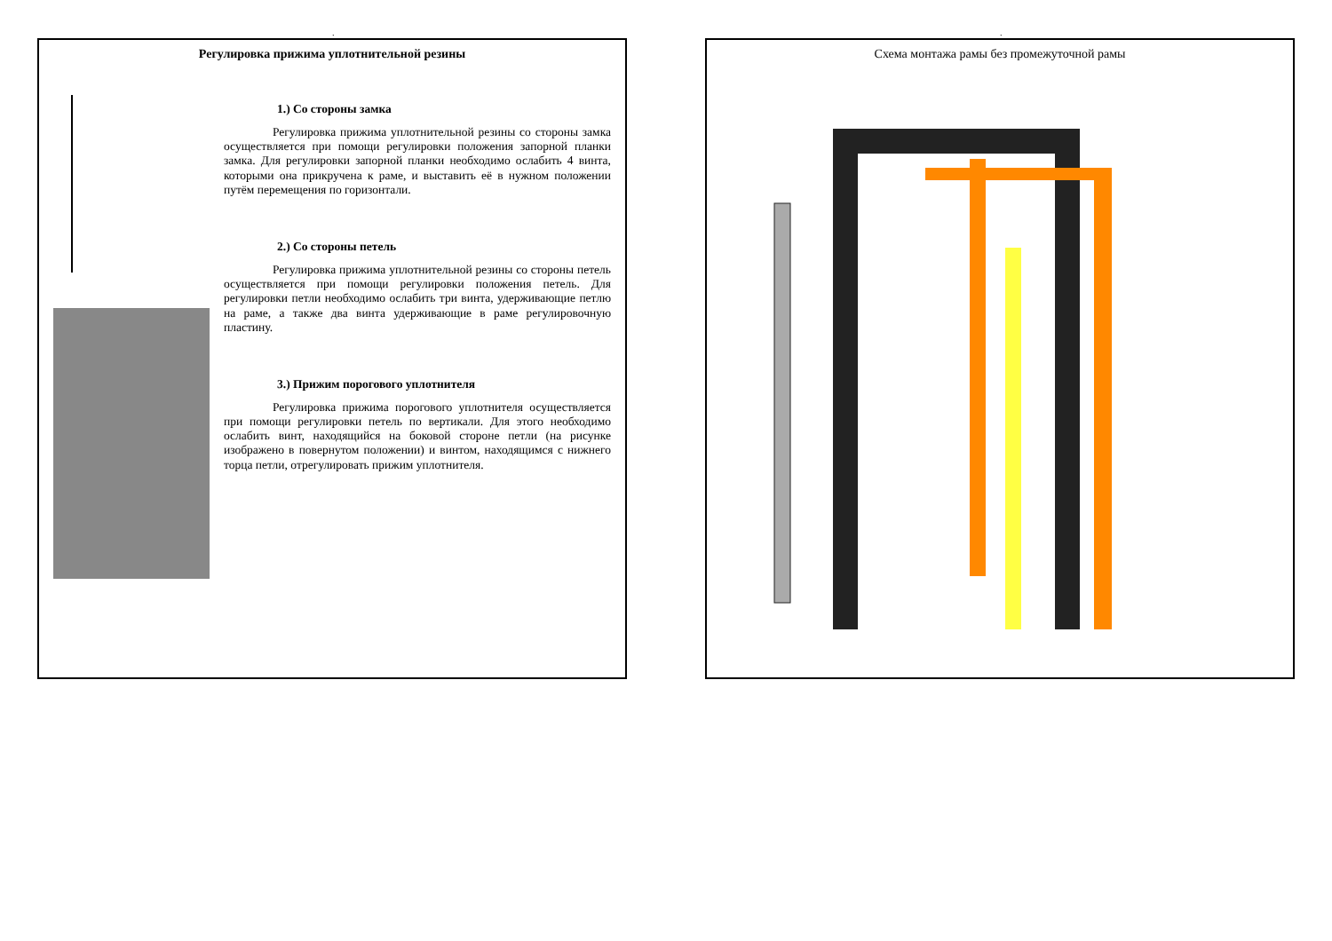.
Регулировка прижима уплотнительной резины
1.) Со стороны замка
Регулировка прижима уплотнительной резины со стороны замка осуществляется при помощи регулировки положения запорной планки замка. Для регулировки запорной планки необходимо ослабить 4 винта, которыми она прикручена к раме, и выставить её в нужном положении путём перемещения по горизонтали.
2.) Со стороны петель
Регулировка прижима уплотнительной резины со стороны петель осуществляется при помощи регулировки положения петель. Для регулировки петли необходимо ослабить три винта, удерживающие петлю на раме, а также два винта удерживающие в раме регулировочную пластину.
3.) Прижим порогового уплотнителя
Регулировка прижима порогового уплотнителя осуществляется при помощи регулировки петель по вертикали. Для этого необходимо ослабить винт, находящийся на боковой стороне петли (на рисунке изображено в повернутом положении) и винтом, находящимся с нижнего торца петли, отрегулировать прижим уплотнителя.
.
Схема монтажа рамы без промежуточной рамы